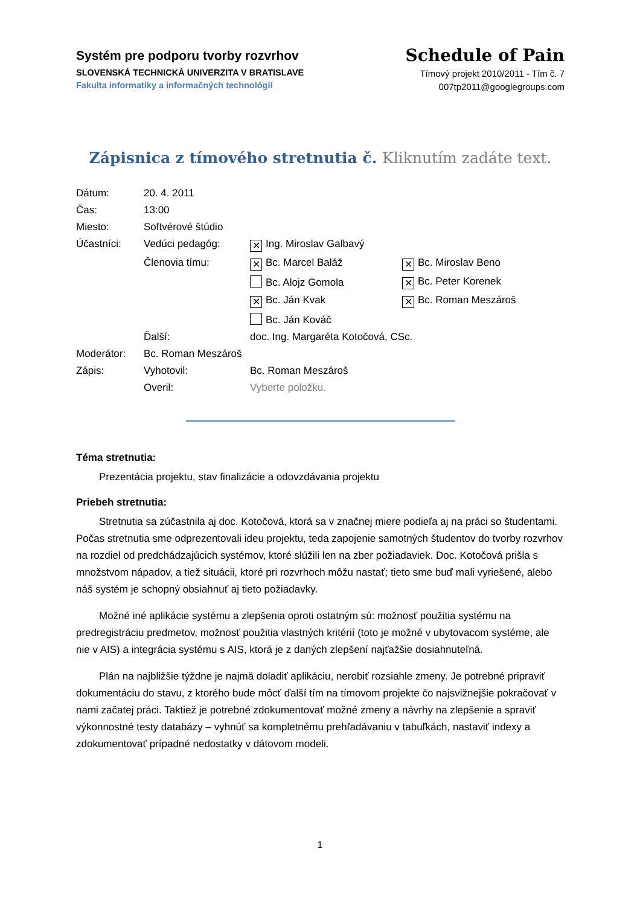Systém pre podporu tvorby rozvrhov
SLOVENSKÁ TECHNICKÁ UNIVERZITA V BRATISLAVE
Fakulta informatiky a informačných technológií
Schedule of Pain
Tímový projekt 2010/2011 - Tím č. 7
007tp2011@googlegroups.com
Zápisnica z tímového stretnutia č. Kliknutím zadáte text.
| Dátum: | 20. 4. 2011 | | |
| Čas: | 13:00 | | |
| Miesto: | Softvérové štúdio | | |
| Účastníci: | Vedúci pedagóg: | ✕ Ing. Miroslav Galbavý | |
| | Členovia tímu: | ✕ Bc. Marcel Baláž | ✕ Bc. Miroslav Beno |
| | | Bc. Alojz Gomola | ✕ Bc. Peter Korenek |
| | | ✕ Bc. Ján Kvak | ✕ Bc. Roman Meszároš |
| | | Bc. Ján Kováč | |
| | Ďalší: | doc. Ing. Margaréta Kotočová, CSc. | |
| Moderátor: | Bc. Roman Meszároš | | |
| Zápis: | Vyhotovil: | Bc. Roman Meszároš | |
| | Overil: | Vyberte položku. | |
Téma stretnutia:
Prezentácia projektu, stav finalizácie a odovzdávania projektu
Priebeh stretnutia:
Stretnutia sa zúčastnila aj doc. Kotočová, ktorá sa v značnej miere podieľa aj na práci so študentami. Počas stretnutia sme odprezentovali ideu projektu, teda zapojenie samotných študentov do tvorby rozvrhov na rozdiel od predchádzajúcich systémov, ktoré slúžili len na zber požiadaviek. Doc. Kotočová prišla s množstvom nápadov, a tiež situácii, ktoré pri rozvrhoch môžu nastať; tieto sme buď mali vyriešené, alebo náš systém je schopný obsiahnuť aj tieto požiadavky.
Možné iné aplikácie systému a zlepšenia oproti ostatným sú: možnosť použitia systému na predregistráciu predmetov, možnosť použitia vlastných kritérií (toto je možné v ubytovacom systéme, ale nie v AIS) a integrácia systému s AIS, ktorá je z daných zlepšení najťažšie dosiahnuteľná.
Plán na najbližšie týždne je najmä doladiť aplikáciu, nerobiť rozsiahle zmeny. Je potrebné pripraviť dokumentáciu do stavu, z ktorého bude môcť ďalší tím na tímovom projekte čo najsvižnejšie pokračovať v nami začatej práci. Taktiež je potrebné zdokumentovať možné zmeny a návrhy na zlepšenie a spraviť výkonnostné testy databázy – vyhnúť sa kompletnému prehľadávaniu v tabuľkách, nastaviť indexy a zdokumentovať prípadné nedostatky v dátovom modeli.
1